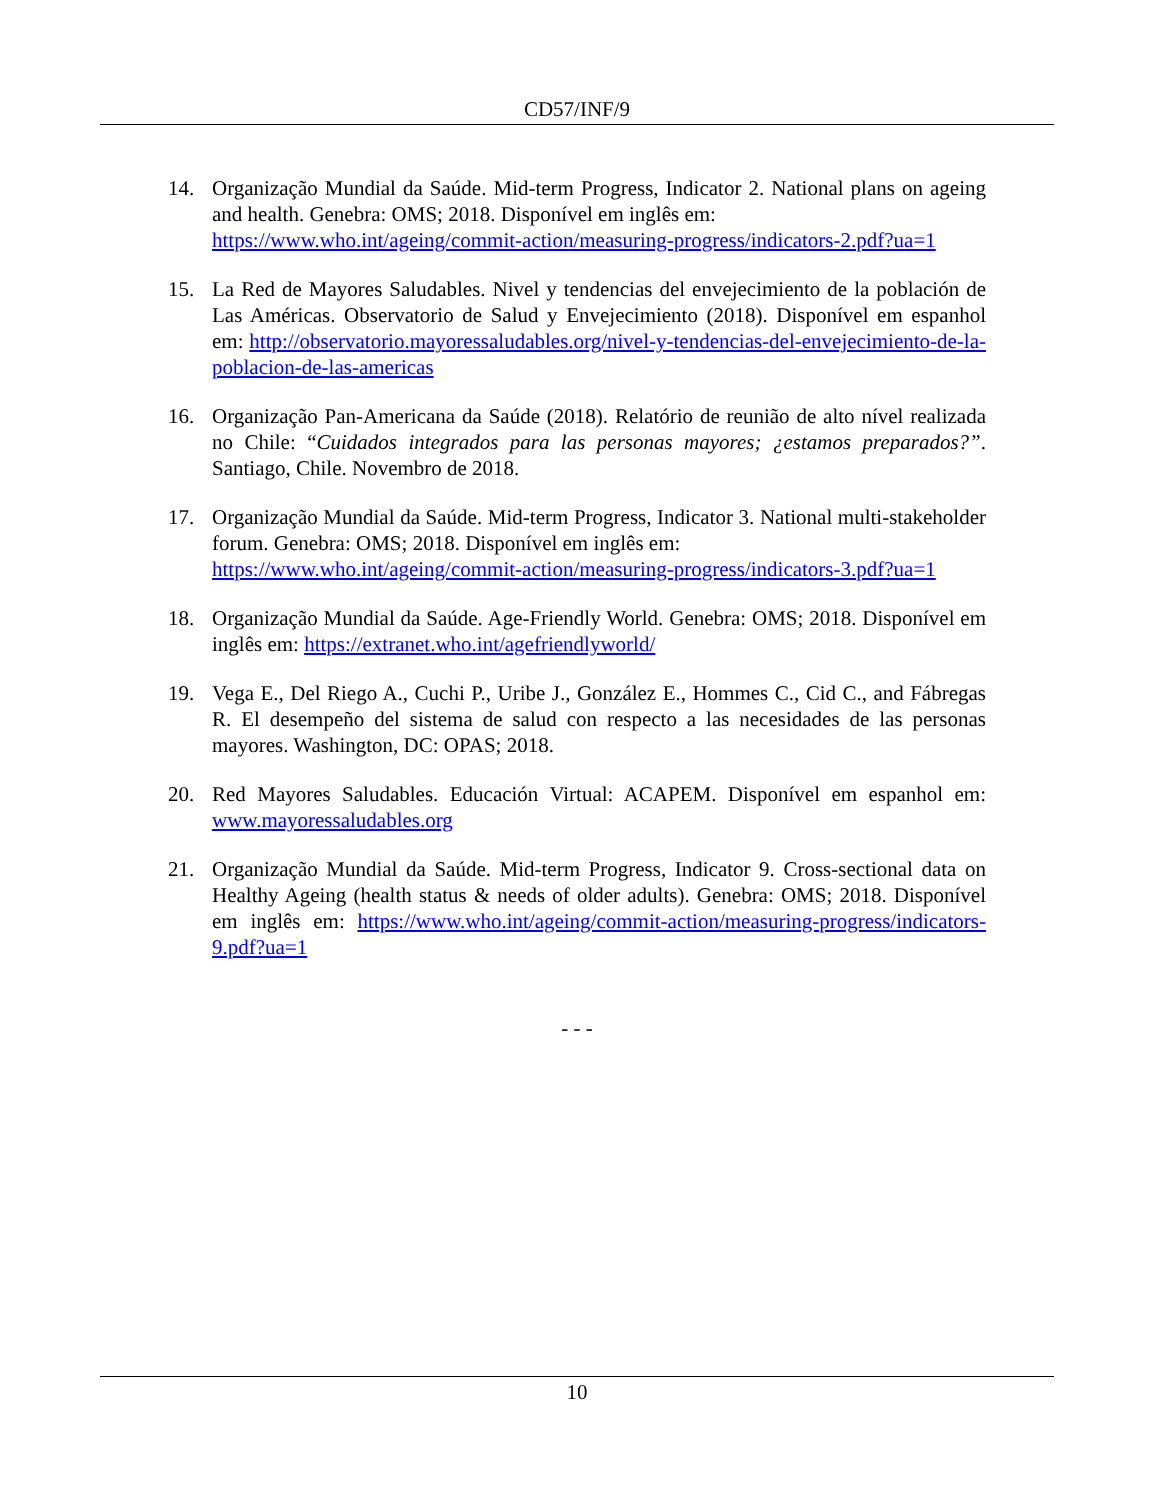CD57/INF/9
14. Organização Mundial da Saúde. Mid-term Progress, Indicator 2. National plans on ageing and health. Genebra: OMS; 2018. Disponível em inglês em:
https://www.who.int/ageing/commit-action/measuring-progress/indicators-2.pdf?ua=1
15. La Red de Mayores Saludables. Nivel y tendencias del envejecimiento de la población de Las Américas. Observatorio de Salud y Envejecimiento (2018). Disponível em espanhol em: http://observatorio.mayoressaludables.org/nivel-y-tendencias-del-envejecimiento-de-la-poblacion-de-las-americas
16. Organização Pan-Americana da Saúde (2018). Relatório de reunião de alto nível realizada no Chile: “Cuidados integrados para las personas mayores; ¿estamos preparados?”. Santiago, Chile. Novembro de 2018.
17. Organização Mundial da Saúde. Mid-term Progress, Indicator 3. National multi-stakeholder forum. Genebra: OMS; 2018. Disponível em inglês em:
https://www.who.int/ageing/commit-action/measuring-progress/indicators-3.pdf?ua=1
18. Organização Mundial da Saúde. Age-Friendly World. Genebra: OMS; 2018. Disponível em inglês em: https://extranet.who.int/agefriendlyworld/
19. Vega E., Del Riego A., Cuchi P., Uribe J., González E., Hommes C., Cid C., and Fábregas R. El desempeño del sistema de salud con respecto a las necesidades de las personas mayores. Washington, DC: OPAS; 2018.
20. Red Mayores Saludables. Educación Virtual: ACAPEM. Disponível em espanhol em: www.mayoressaludables.org
21. Organização Mundial da Saúde. Mid-term Progress, Indicator 9. Cross-sectional data on Healthy Ageing (health status & needs of older adults). Genebra: OMS; 2018. Disponível em inglês em: https://www.who.int/ageing/commit-action/measuring-progress/indicators-9.pdf?ua=1
- - -
10